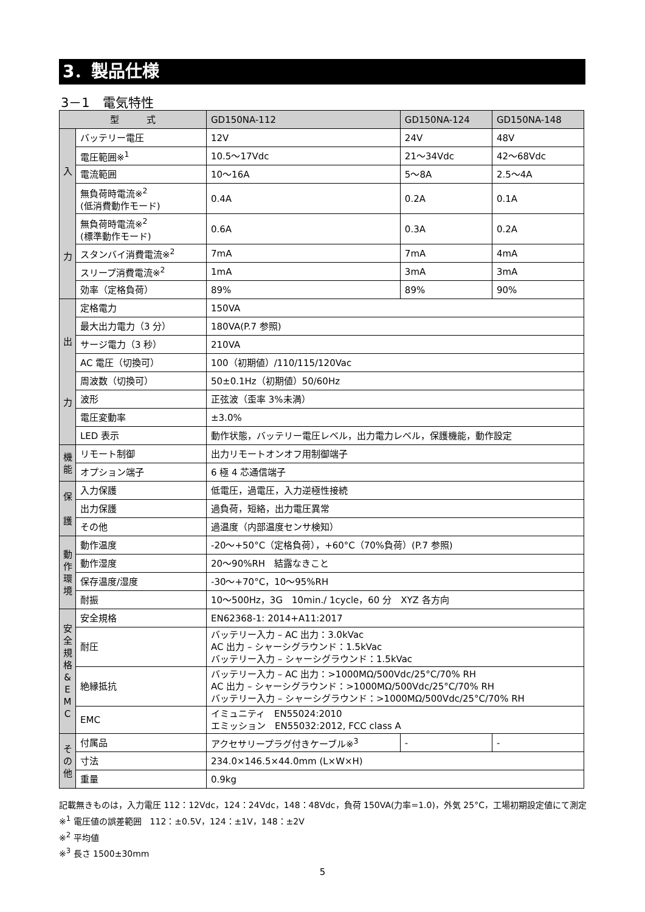3．製品仕様
3－1　電気特性
| 型 式 | | GD150NA-112 | GD150NA-124 | GD150NA-148 |
| --- | --- | --- | --- | --- |
| 入 力 | バッテリー電圧 | 12V | 24V | 48V |
| | 電圧範囲※<sup>1</sup> | 10.5～17Vdc | 21～34Vdc | 42～68Vdc |
| | 電流範囲 | 10～16A | 5～8A | 2.5～4A |
| | 無負荷時電流※<sup>2</sup> (低消費動作モード) | 0.4A | 0.2A | 0.1A |
| | 無負荷時電流※<sup>2</sup> (標準動作モード) | 0.6A | 0.3A | 0.2A |
| | スタンバイ消費電流※<sup>2</sup> | 7mA | 7mA | 4mA |
| | スリープ消費電流※<sup>2</sup> | 1mA | 3mA | 3mA |
| | 効率（定格負荷） | 89% | 89% | 90% |
| 出 力 | 定格電力 | 150VA | | |
| | 最大出力電力（3 分） | 180VA(P.7 参照) | | |
| | サージ電力（3 秒） | 210VA | | |
| | AC 電圧（切換可） | 100（初期値）/110/115/120Vac | | |
| | 周波数（切換可） | 50±0.1Hz（初期値）50/60Hz | | |
| | 波形 | 正弦波（歪率 3%未満） | | |
| | 電圧変動率 | ±3.0% | | |
| | LED 表示 | 動作状態，バッテリー電圧レベル，出力電力レベル，保護機能，動作設定 | | |
| 機 能 | リモート制御 | 出力リモートオンオフ用制御端子 | | |
| | オプション端子 | 6 極 4 芯通信端子 | | |
| 保 護 | 入力保護 | 低電圧，過電圧，入力逆極性接続 | | |
| | 出力保護 | 過負荷，短絡，出力電圧異常 | | |
| | その他 | 過温度（内部温度センサ検知） | | |
| 動 作 環 境 | 動作温度 | -20～+50°C（定格負荷），+60°C（70%負荷）(P.7 参照) | | |
| | 動作湿度 | 20～90%RH 結露なきこと | | |
| | 保存温度/湿度 | -30～+70°C，10～95%RH | | |
| | 耐振 | 10～500Hz，3G 10min./ 1cycle，60 分 XYZ 各方向 | | |
| 安 全 規 格 & E M C | 安全規格 | EN62368-1: 2014+A11:2017 | | |
| | 耐圧 | バッテリー入力 – AC 出力：3.0kVac AC 出力 – シャーシグラウンド：1.5kVac バッテリー入力 – シャーシグラウンド：1.5kVac | | |
| | 絶縁抵抗 | バッテリー入力 – AC 出力：>1000MΩ/500Vdc/25°C/70% RH AC 出力 – シャーシグラウンド：>1000MΩ/500Vdc/25°C/70% RH バッテリー入力 – シャーシグラウンド：>1000MΩ/500Vdc/25°C/70% RH | | |
| | EMC | イミュニティ EN55024:2010 エミッション EN55032:2012, FCC class A | | |
| そ の 他 | 付属品 | アクセサリープラグ付きケーブル※<sup>3</sup> | - | - |
| | 寸法 | 234.0×146.5×44.0mm (L×W×H) | | |
| | 重量 | 0.9kg | | |
記載無きものは，入力電圧 112：12Vdc，124：24Vdc，148：48Vdc，負荷 150VA(力率=1.0)，外気 25°C，工場初期設定値にて測定
※<sup>1</sup> 電圧値の誤差範囲　112：±0.5V，124：±1V，148：±2V
※<sup>2</sup> 平均値
※<sup>3</sup> 長さ 1500±30mm
5